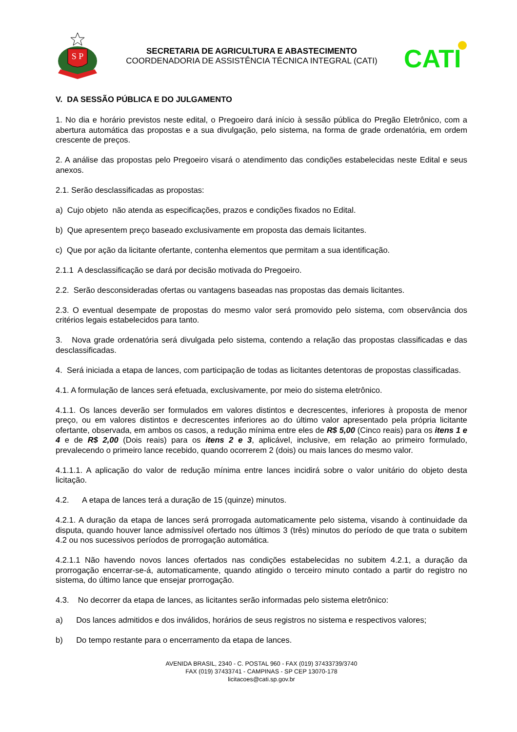S P
SECRETARIA DE AGRICULTURA E ABASTECIMENTO
COORDENADORIA DE ASSISTÊNCIA TÉCNICA INTEGRAL (CATI)
CATI
V. DA SESSÃO PÚBLICA E DO JULGAMENTO
1. No dia e horário previstos neste edital, o Pregoeiro dará início à sessão pública do Pregão Eletrônico, com a abertura automática das propostas e a sua divulgação, pelo sistema, na forma de grade ordenatória, em ordem crescente de preços.
2. A análise das propostas pelo Pregoeiro visará o atendimento das condições estabelecidas neste Edital e seus anexos.
2.1. Serão desclassificadas as propostas:
a) Cujo objeto não atenda as especificações, prazos e condições fixados no Edital.
b) Que apresentem preço baseado exclusivamente em proposta das demais licitantes.
c) Que por ação da licitante ofertante, contenha elementos que permitam a sua identificação.
2.1.1 A desclassificação se dará por decisão motivada do Pregoeiro.
2.2. Serão desconsideradas ofertas ou vantagens baseadas nas propostas das demais licitantes.
2.3. O eventual desempate de propostas do mesmo valor será promovido pelo sistema, com observância dos critérios legais estabelecidos para tanto.
3. Nova grade ordenatória será divulgada pelo sistema, contendo a relação das propostas classificadas e das desclassificadas.
4. Será iniciada a etapa de lances, com participação de todas as licitantes detentoras de propostas classificadas.
4.1. A formulação de lances será efetuada, exclusivamente, por meio do sistema eletrônico.
4.1.1. Os lances deverão ser formulados em valores distintos e decrescentes, inferiores à proposta de menor preço, ou em valores distintos e decrescentes inferiores ao do último valor apresentado pela própria licitante ofertante, observada, em ambos os casos, a redução mínima entre eles de R$ 5,00 (Cinco reais) para os itens 1 e 4 e de R$ 2,00 (Dois reais) para os itens 2 e 3, aplicável, inclusive, em relação ao primeiro formulado, prevalecendo o primeiro lance recebido, quando ocorrerem 2 (dois) ou mais lances do mesmo valor.
4.1.1.1. A aplicação do valor de redução mínima entre lances incidirá sobre o valor unitário do objeto desta licitação.
4.2. A etapa de lances terá a duração de 15 (quinze) minutos.
4.2.1. A duração da etapa de lances será prorrogada automaticamente pelo sistema, visando à continuidade da disputa, quando houver lance admissível ofertado nos últimos 3 (três) minutos do período de que trata o subitem 4.2 ou nos sucessivos períodos de prorrogação automática.
4.2.1.1 Não havendo novos lances ofertados nas condições estabelecidas no subitem 4.2.1, a duração da prorrogação encerrar-se-á, automaticamente, quando atingido o terceiro minuto contado a partir do registro no sistema, do último lance que ensejar prorrogação.
4.3. No decorrer da etapa de lances, as licitantes serão informadas pelo sistema eletrônico:
a) Dos lances admitidos e dos inválidos, horários de seus registros no sistema e respectivos valores;
b) Do tempo restante para o encerramento da etapa de lances.
AVENIDA BRASIL, 2340 - C. POSTAL 960 - FAX (019) 37433739/3740
FAX (019) 37433741 - CAMPINAS - SP CEP 13070-178
licitacoes@cati.sp.gov.br